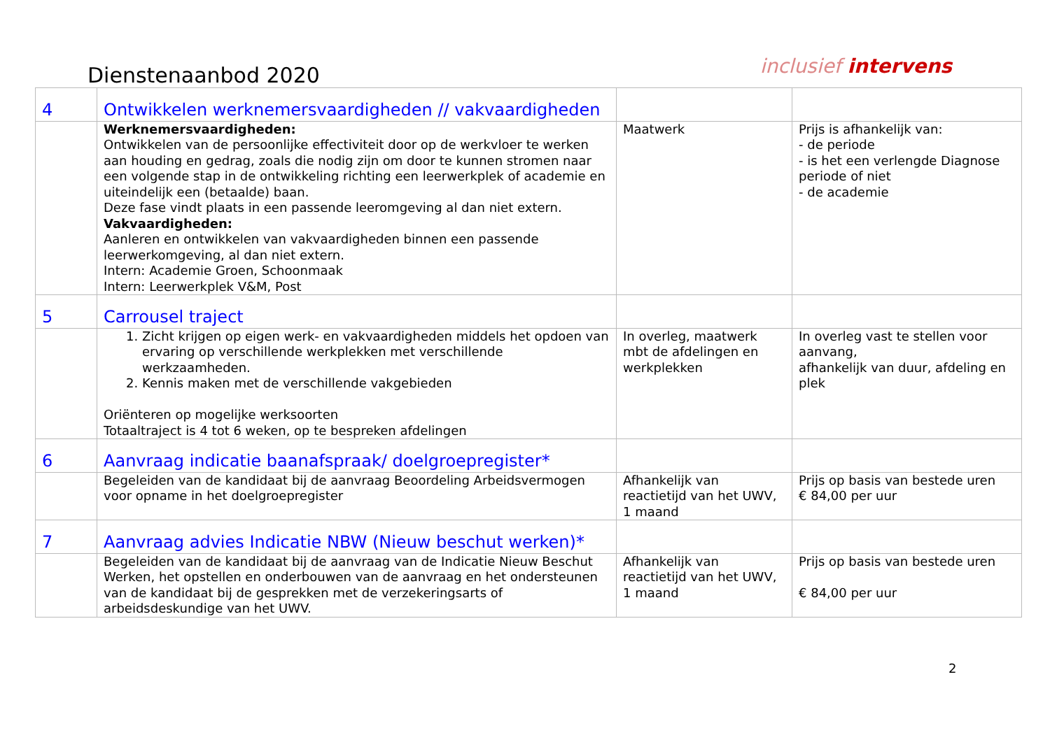Dienstenaanbod 2020
inclusief intervens
| 4 | Ontwikkelen werknemersvaardigheden // vakvaardigheden | | |
| | Werknemersvaardigheden: Ontwikkelen van de persoonlijke effectiviteit door op de werkvloer te werken aan houding en gedrag, zoals die nodig zijn om door te kunnen stromen naar een volgende stap in de ontwikkeling richting een leerwerkplek of academie en uiteindelijk een (betaalde) baan. Deze fase vindt plaats in een passende leeromgeving al dan niet extern. Vakvaardigheden: Aanleren en ontwikkelen van vakvaardigheden binnen een passende leerwerkomgeving, al dan niet extern. Intern: Academie Groen, Schoonmaak Intern: Leerwerkplek V&M, Post | Maatwerk | Prijs is afhankelijk van: - de periode - is het een verlengde Diagnose periode of niet - de academie |
| 5 | Carrousel traject | | |
| | 1. Zicht krijgen op eigen werk- en vakvaardigheden middels het opdoen van ervaring op verschillende werkplekken met verschillende werkzaamheden. 2. Kennis maken met de verschillende vakgebieden Oriënteren op mogelijke werksoorten Totaaltraject is 4 tot 6 weken, op te bespreken afdelingen | In overleg, maatwerk mbt de afdelingen en werkplekken | In overleg vast te stellen voor aanvang, afhankelijk van duur, afdeling en plek |
| 6 | Aanvraag indicatie baanafspraak/ doelgroepregister* | | |
| | Begeleiden van de kandidaat bij de aanvraag Beoordeling Arbeidsvermogen voor opname in het doelgroepregister | Afhankelijk van reactietijd van het UWV, 1 maand | Prijs op basis van bestede uren € 84,00 per uur |
| 7 | Aanvraag advies Indicatie NBW (Nieuw beschut werken)* | | |
| | Begeleiden van de kandidaat bij de aanvraag van de Indicatie Nieuw Beschut Werken, het opstellen en onderbouwen van de aanvraag en het ondersteunen van de kandidaat bij de gesprekken met de verzekeringsarts of arbeidsdeskundige van het UWV. | Afhankelijk van reactietijd van het UWV, 1 maand | Prijs op basis van bestede uren € 84,00 per uur |
2